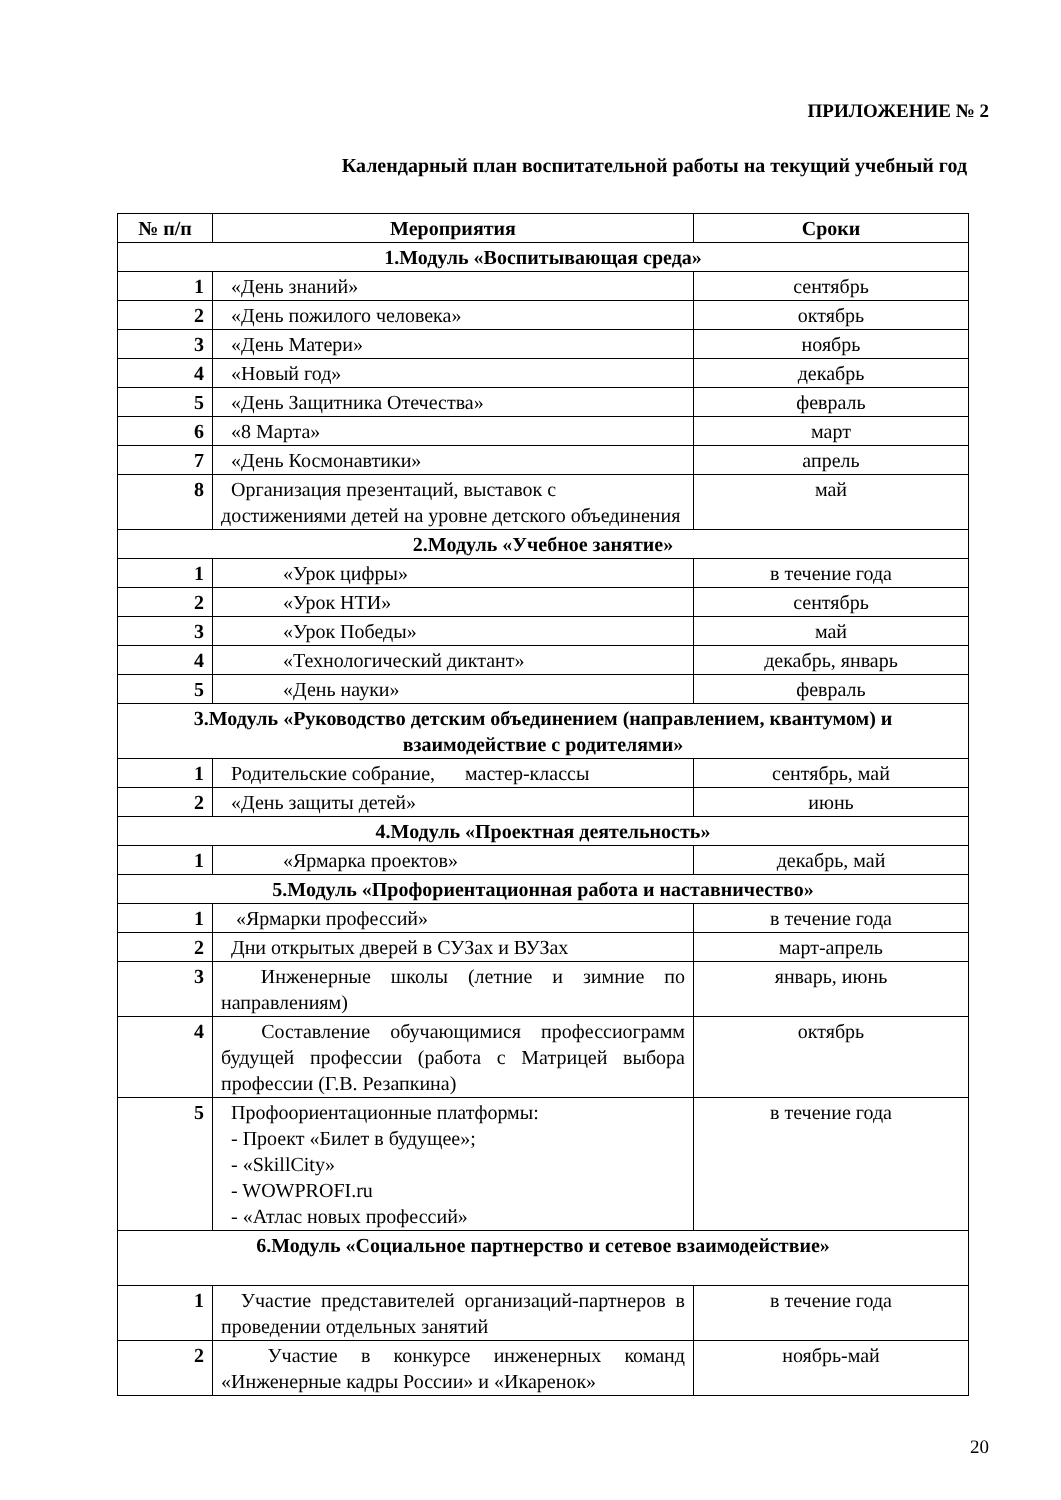ПРИЛОЖЕНИЕ № 2
Календарный план воспитательной работы на текущий учебный год
| № п/п | Мероприятия | Сроки |
| --- | --- | --- |
| 1.Модуль «Воспитывающая среда» | | |
| 1 | «День знаний» | сентябрь |
| 2 | «День пожилого человека» | октябрь |
| 3 | «День Матери» | ноябрь |
| 4 | «Новый год» | декабрь |
| 5 | «День Защитника Отечества» | февраль |
| 6 | «8 Марта» | март |
| 7 | «День Космонавтики» | апрель |
| 8 | Организация презентаций, выставок с достижениями детей на уровне детского объединения | май |
| 2.Модуль «Учебное занятие» | | |
| 1 | «Урок цифры» | в течение года |
| 2 | «Урок НТИ» | сентябрь |
| 3 | «Урок Победы» | май |
| 4 | «Технологический диктант» | декабрь, январь |
| 5 | «День науки» | февраль |
| 3.Модуль «Руководство детским объединением (направлением, квантумом) и взаимодействие с родителями» | | |
| 1 | Родительские собрание, мастер-классы | сентябрь, май |
| 2 | «День защиты детей» | июнь |
| 4.Модуль «Проектная деятельность» | | |
| 1 | «Ярмарка проектов» | декабрь, май |
| 5.Модуль «Профориентационная работа и наставничество» | | |
| 1 | «Ярмарки профессий» | в течение года |
| 2 | Дни открытых дверей в СУЗах и ВУЗах | март-апрель |
| 3 | Инженерные школы (летние и зимние по направлениям) | январь, июнь |
| 4 | Составление обучающимися профессиограмм будущей профессии (работа с Матрицей выбора профессии (Г.В. Резапкина) | октябрь |
| 5 | Профоориентационные платформы: - Проект «Билет в будущее»; - «SkillCity» - WOWPROFI.ru - «Атлас новых профессий» | в течение года |
| 6.Модуль «Социальное партнерство и сетевое взаимодействие» | | |
| 1 | Участие представителей организаций-партнеров в проведении отдельных занятий | в течение года |
| 2 | Участие в конкурсе инженерных команд «Инженерные кадры России» и «Икаренок» | ноябрь-май |
20